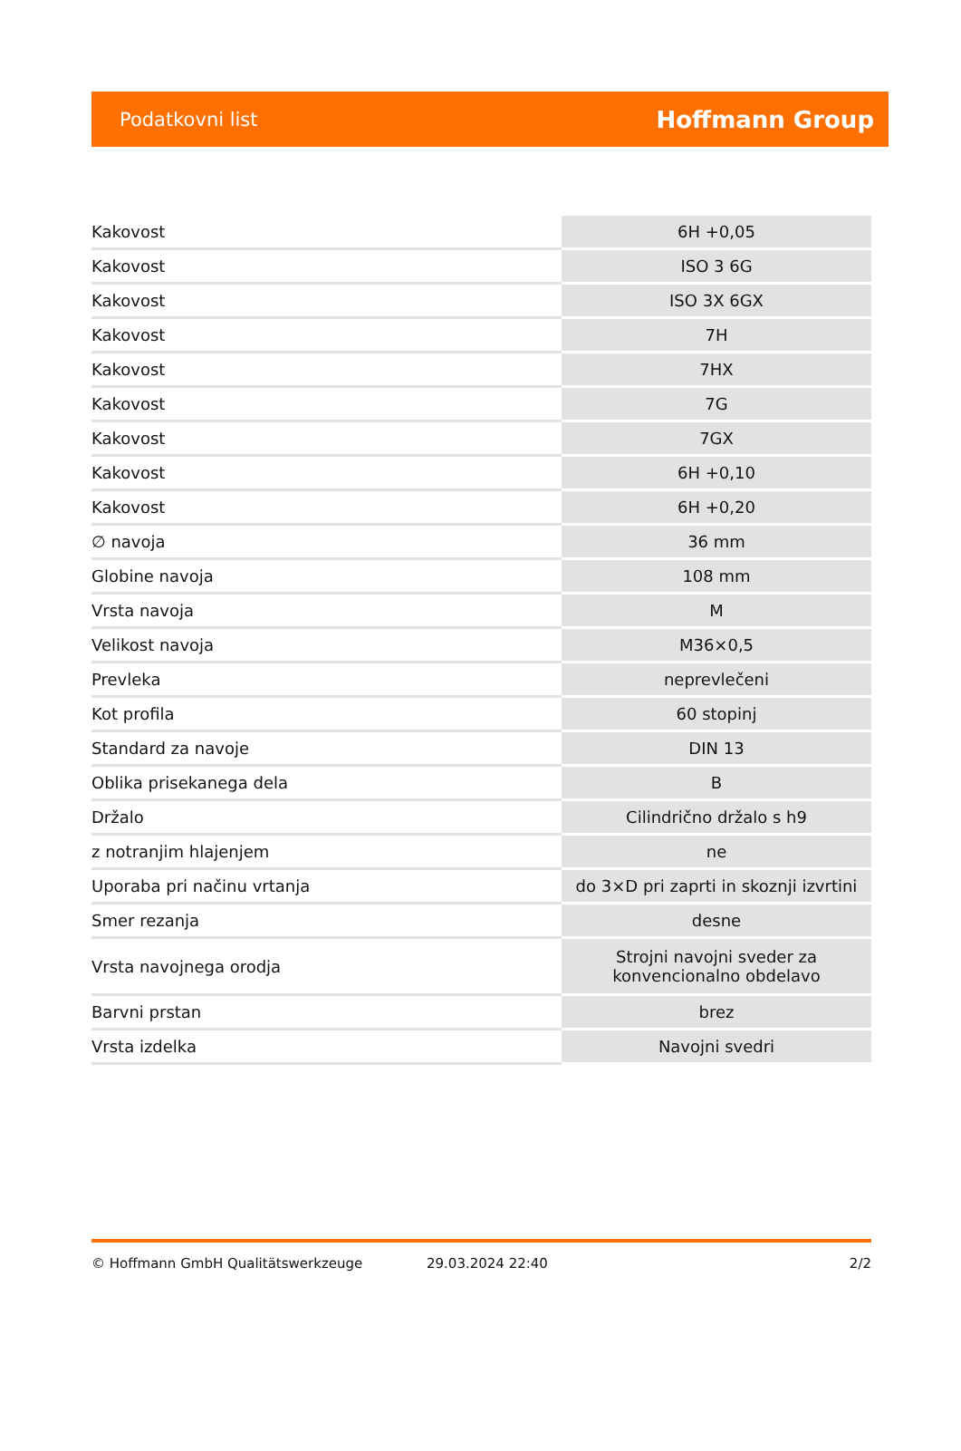Podatkovni list Hoffmann Group
| Kakovost | 6H +0,05 |
| Kakovost | ISO 3 6G |
| Kakovost | ISO 3X 6GX |
| Kakovost | 7H |
| Kakovost | 7HX |
| Kakovost | 7G |
| Kakovost | 7GX |
| Kakovost | 6H +0,10 |
| Kakovost | 6H +0,20 |
| ∅ navoja | 36 mm |
| Globine navoja | 108 mm |
| Vrsta navoja | M |
| Velikost navoja | M36×0,5 |
| Prevleka | neprevlečeni |
| Kot profila | 60 stopinj |
| Standard za navoje | DIN 13 |
| Oblika prisekanega dela | B |
| Držalo | Cilindrično držalo s h9 |
| z notranjim hlajenjem | ne |
| Uporaba pri načinu vrtanja | do 3×D pri zaprti in skoznji izvrtini |
| Smer rezanja | desne |
| Vrsta navojnega orodja | Strojni navojni sveder za konvencionalno obdelavo |
| Barvni prstan | brez |
| Vrsta izdelka | Navojni svedri |
© Hoffmann GmbH Qualitätswerkzeuge 29.03.2024 22:40 2/2